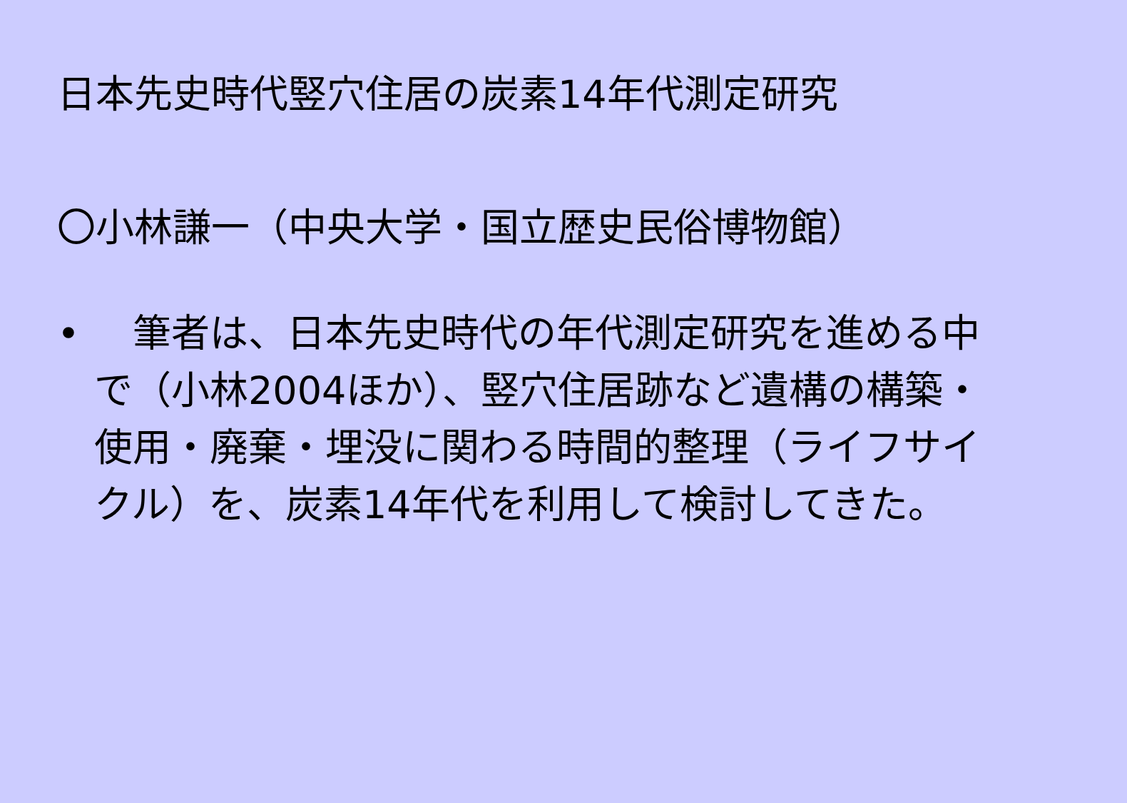日本先史時代竪穴住居の炭素14年代測定研究
〇小林謙一（中央大学・国立歴史民俗博物館）
• 　筆者は、日本先史時代の年代測定研究を進める中で（小林2004ほか）、竪穴住居跡など遺構の構築・使用・廃棄・埋没に関わる時間的整理（ライフサイクル）を、炭素14年代を利用して検討してきた。